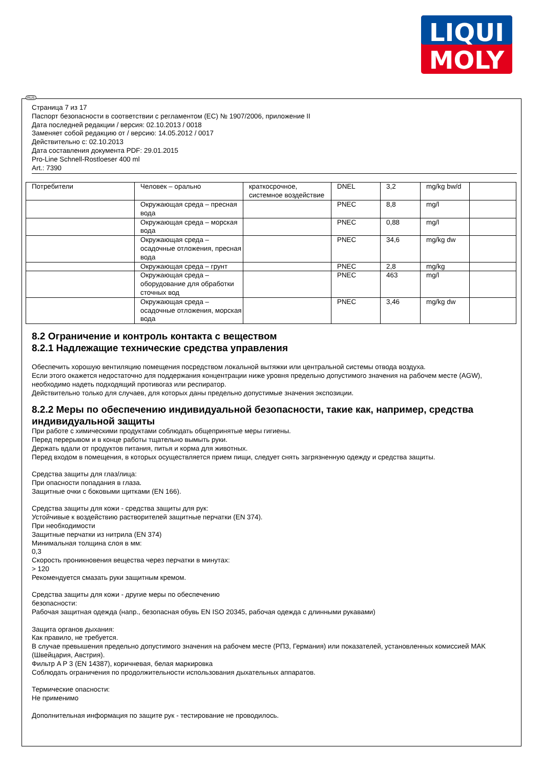LIQUI
MOLY
RUS
Страница 7 из 17
Паспорт безопасности в соответствии с регламентом (ЕС) № 1907/2006, приложение II
Дата последней редакции / версия: 02.10.2013 / 0018
Заменяет собой редакцию от / версию: 14.05.2012 / 0017
Действительно с: 02.10.2013
Дата составления документа PDF: 29.01.2015
Pro-Line Schnell-Rostloeser 400 ml
Art.: 7390
| Потребители | Человек – орально | краткосрочное, системное воздействие | DNEL | 3,2 | mg/kg bw/d | |
| | Окружающая среда – пресная вода | | PNEC | 8,8 | mg/l | |
| | Окружающая среда – морская вода | | PNEC | 0,88 | mg/l | |
| | Окружающая среда – осадочные отложения, пресная вода | | PNEC | 34,6 | mg/kg dw | |
| | Окружающая среда – грунт | | PNEC | 2,8 | mg/kg | |
| | Окружающая среда – оборудование для обработки сточных вод | | PNEC | 463 | mg/l | |
| | Окружающая среда – осадочные отложения, морская вода | | PNEC | 3,46 | mg/kg dw | |
8.2 Ограничение и контроль контакта с веществом
8.2.1 Надлежащие технические средства управления
Обеспечить хорошую вентиляцию помещения посредством локальной вытяжки или центральной системы отвода воздуха.
Если этого окажется недостаточно для поддержания концентрации ниже уровня предельно допустимого значения на рабочем месте (AGW), необходимо надеть подходящий противогаз или респиратор.
Действительно только для случаев, для которых даны предельно допустимые значения экспозиции.
8.2.2 Меры по обеспечению индивидуальной безопасности, такие как, например, средства индивидуальной защиты
При работе с химическими продуктами соблюдать общепринятые меры гигиены.
Перед перерывом и в конце работы тщательно вымыть руки.
Держать вдали от продуктов питания, питья и корма для животных.
Перед входом в помещения, в которых осуществляется прием пищи, следует снять загрязненную одежду и средства защиты.
Средства защиты для глаз/лица:
При опасности попадания в глаза.
Защитные очки с боковыми щитками (EN 166).
Средства защиты для кожи - средства защиты для рук:
Устойчивые к воздействию растворителей защитные перчатки (EN 374).
При необходимости
Защитные перчатки из нитрила (EN 374)
Минимальная толщина слоя в мм:
0,3
Скорость проникновения вещества через перчатки в минутах:
> 120
Рекомендуется смазать руки защитным кремом.
Средства защиты для кожи - другие меры по обеспечению
безопасности:
Рабочая защитная одежда (напр., безопасная обувь EN ISO 20345, рабочая одежда с длинными рукавами)
Защита органов дыхания:
Как правило, не требуется.
В случае превышения предельно допустимого значения на рабочем месте (РПЗ, Германия) или показателей, установленных комиссией MAK (Швейцария, Австрия).
Фильтр A P 3 (EN 14387), коричневая, белая маркировка
Соблюдать ограничения по продолжительности использования дыхательных аппаратов.
Термические опасности:
Не применимо
Дополнительная информация по защите рук - тестирование не проводилось.